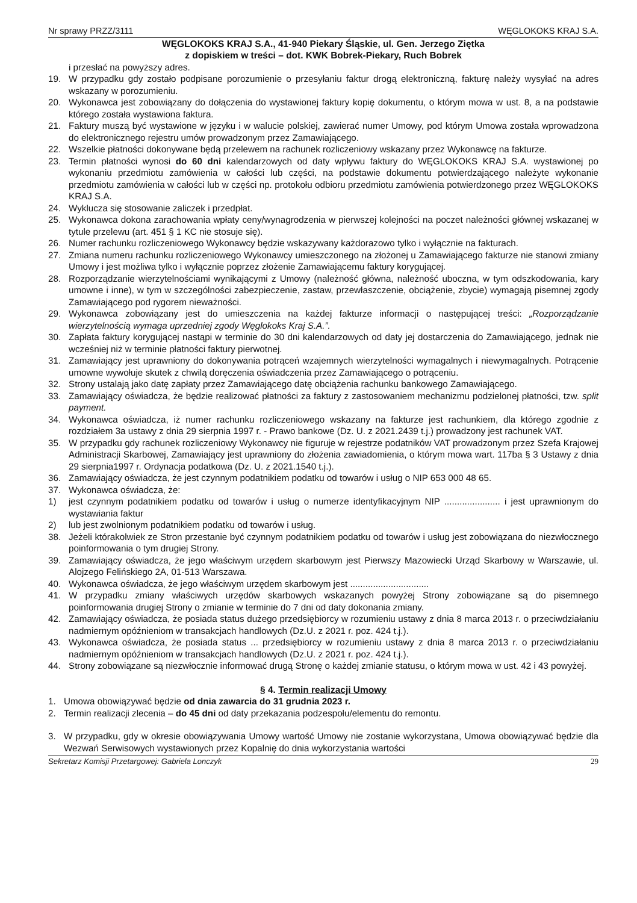Nr sprawy PRZZ/3111 WĘGLOKOKS KRAJ S.A.
WĘGLOKOKS KRAJ S.A., 41-940 Piekary Śląskie, ul. Gen. Jerzego Ziętka
z dopiskiem w treści – dot. KWK Bobrek-Piekary, Ruch Bobrek
i przesłać na powyższy adres.
19. W przypadku gdy zostało podpisane porozumienie o przesyłaniu faktur drogą elektroniczną, fakturę należy wysyłać na adres wskazany w porozumieniu.
20. Wykonawca jest zobowiązany do dołączenia do wystawionej faktury kopię dokumentu, o którym mowa w ust. 8, a na podstawie którego została wystawiona faktura.
21. Faktury muszą być wystawione w języku i w walucie polskiej, zawierać numer Umowy, pod którym Umowa została wprowadzona do elektronicznego rejestru umów prowadzonym przez Zamawiającego.
22. Wszelkie płatności dokonywane będą przelewem na rachunek rozliczeniowy wskazany przez Wykonawcę na fakturze.
23. Termin płatności wynosi do 60 dni kalendarzowych od daty wpływu faktury do WĘGLOKOKS KRAJ S.A. wystawionej po wykonaniu przedmiotu zamówienia w całości lub części, na podstawie dokumentu potwierdzającego należyte wykonanie przedmiotu zamówienia w całości lub w części np. protokołu odbioru przedmiotu zamówienia potwierdzonego przez WĘGLOKOKS KRAJ S.A.
24. Wyklucza się stosowanie zaliczek i przedpłat.
25. Wykonawca dokona zarachowania wpłaty ceny/wynagrodzenia w pierwszej kolejności na poczet należności głównej wskazanej w tytule przelewu (art. 451 § 1 KC nie stosuje się).
26. Numer rachunku rozliczeniowego Wykonawcy będzie wskazywany każdorazowo tylko i wyłącznie na fakturach.
27. Zmiana numeru rachunku rozliczeniowego Wykonawcy umieszczonego na złożonej u Zamawiającego fakturze nie stanowi zmiany Umowy i jest możliwa tylko i wyłącznie poprzez złożenie Zamawiającemu faktury korygującej.
28. Rozporządzanie wierzytelnościami wynikającymi z Umowy (należność główna, należność uboczna, w tym odszkodowania, kary umowne i inne), w tym w szczególności zabezpieczenie, zastaw, przewłaszczenie, obciążenie, zbycie) wymagają pisemnej zgody Zamawiającego pod rygorem nieważności.
29. Wykonawca zobowiązany jest do umieszczenia na każdej fakturze informacji o następującej treści: „Rozporządzanie wierzytelnością wymaga uprzedniej zgody Węglokoks Kraj S.A.”.
30. Zapłata faktury korygującej nastąpi w terminie do 30 dni kalendarzowych od daty jej dostarczenia do Zamawiającego, jednak nie wcześniej niż w terminie płatności faktury pierwotnej.
31. Zamawiający jest uprawniony do dokonywania potrąceń wzajemnych wierzytelności wymagalnych i niewymagalnych. Potrącenie umowne wywołuje skutek z chwilą doręczenia oświadczenia przez Zamawiającego o potrąceniu.
32. Strony ustalają jako datę zapłaty przez Zamawiającego datę obciążenia rachunku bankowego Zamawiającego.
33. Zamawiający oświadcza, że będzie realizować płatności za faktury z zastosowaniem mechanizmu podzielonej płatności, tzw. split payment.
34. Wykonawca oświadcza, iż numer rachunku rozliczeniowego wskazany na fakturze jest rachunkiem, dla którego zgodnie z rozdziałem 3a ustawy z dnia 29 sierpnia 1997 r. - Prawo bankowe (Dz. U. z 2021.2439 t.j.) prowadzony jest rachunek VAT.
35. W przypadku gdy rachunek rozliczeniowy Wykonawcy nie figuruje w rejestrze podatników VAT prowadzonym przez Szefa Krajowej Administracji Skarbowej, Zamawiający jest uprawniony do złożenia zawiadomienia, o którym mowa wart. 117ba § 3 Ustawy z dnia 29 sierpnia1997 r. Ordynacja podatkowa (Dz. U. z 2021.1540 t.j.).
36. Zamawiający oświadcza, że jest czynnym podatnikiem podatku od towarów i usług o NIP 653 000 48 65.
37. Wykonawca oświadcza, że:
1) jest czynnym podatnikiem podatku od towarów i usług o numerze identyfikacyjnym NIP ...................... i jest uprawnionym do wystawiania faktur
2) lub jest zwolnionym podatnikiem podatku od towarów i usług.
38. Jeżeli którakolwiek ze Stron przestanie być czynnym podatnikiem podatku od towarów i usług jest zobowiązana do niezwłocznego poinformowania o tym drugiej Strony.
39. Zamawiający oświadcza, że jego właściwym urzędem skarbowym jest Pierwszy Mazowiecki Urząd Skarbowy w Warszawie, ul. Alojzego Felińskiego 2A, 01-513 Warszawa.
40. Wykonawca oświadcza, że jego właściwym urzędem skarbowym jest ...............................
41. W przypadku zmiany właściwych urzędów skarbowych wskazanych powyżej Strony zobowiązane są do pisemnego poinformowania drugiej Strony o zmianie w terminie do 7 dni od daty dokonania zmiany.
42. Zamawiający oświadcza, że posiada status dużego przedsiębiorcy w rozumieniu ustawy z dnia 8 marca 2013 r. o przeciwdziałaniu nadmiernym opóźnieniom w transakcjach handlowych (Dz.U. z 2021 r. poz. 424 t.j.).
43. Wykonawca oświadcza, że posiada status ... przedsiębiorcy w rozumieniu ustawy z dnia 8 marca 2013 r. o przeciwdziałaniu nadmiernym opóźnieniom w transakcjach handlowych (Dz.U. z 2021 r. poz. 424 t.j.).
44. Strony zobowiązane są niezwłocznie informować drugą Stronę o każdej zmianie statusu, o którym mowa w ust. 42 i 43 powyżej.
§ 4. Termin realizacji Umowy
1. Umowa obowiązywać będzie od dnia zawarcia do 31 grudnia 2023 r.
2. Termin realizacji zlecenia – do 45 dni od daty przekazania podzespołu/elementu do remontu.
3. W przypadku, gdy w okresie obowiązywania Umowy wartość Umowy nie zostanie wykorzystana, Umowa obowiązywać będzie dla Wezwań Serwisowych wystawionych przez Kopalnię do dnia wykorzystania wartości
Sekretarz Komisji Przetargowej: Gabriela Lonczyk 29